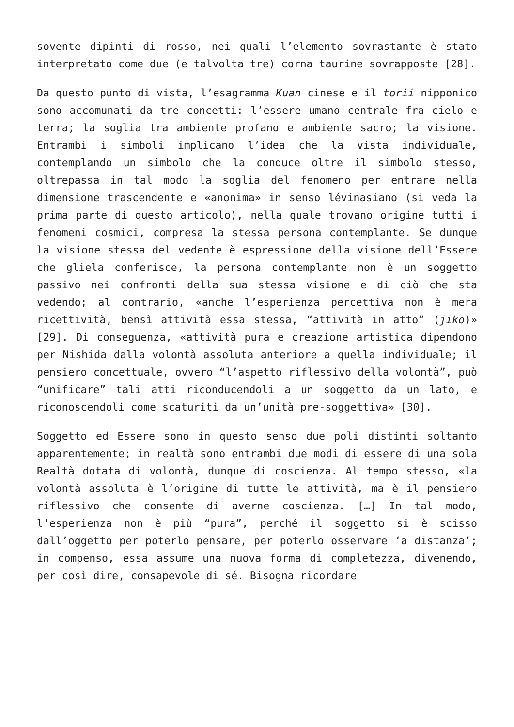sovente dipinti di rosso, nei quali l’elemento sovrastante è stato interpretato come due (e talvolta tre) corna taurine sovrapposte [28].
Da questo punto di vista, l’esagramma Kuan cinese e il torii nipponico sono accomunati da tre concetti: l’essere umano centrale fra cielo e terra; la soglia tra ambiente profano e ambiente sacro; la visione. Entrambi i simboli implicano l’idea che la vista individuale, contemplando un simbolo che la conduce oltre il simbolo stesso, oltrepassa in tal modo la soglia del fenomeno per entrare nella dimensione trascendente e «anonima» in senso lévinasiano (si veda la prima parte di questo articolo), nella quale trovano origine tutti i fenomeni cosmici, compresa la stessa persona contemplante. Se dunque la visione stessa del vedente è espressione della visione dell’Essere che gliela conferisce, la persona contemplante non è un soggetto passivo nei confronti della sua stessa visione e di ciò che sta vedendo; al contrario, «anche l’esperienza percettiva non è mera ricettività, bensì attività essa stessa, “attività in atto” (jikō)» [29]. Di conseguenza, «attività pura e creazione artistica dipendono per Nishida dalla volontà assoluta anteriore a quella individuale; il pensiero concettuale, ovvero “l’aspetto riflessivo della volontà”, può “unificare” tali atti riconducendoli a un soggetto da un lato, e riconoscendoli come scaturiti da un’unità pre-soggettiva» [30].
Soggetto ed Essere sono in questo senso due poli distinti soltanto apparentemente; in realtà sono entrambi due modi di essere di una sola Realtà dotata di volontà, dunque di coscienza. Al tempo stesso, «la volontà assoluta è l’origine di tutte le attività, ma è il pensiero riflessivo che consente di averne coscienza. […] In tal modo, l’esperienza non è più “pura”, perché il soggetto si è scisso dall’oggetto per poterlo pensare, per poterlo osservare ‘a distanza’; in compenso, essa assume una nuova forma di completezza, divenendo, per così dire, consapevole di sé. Bisogna ricordare